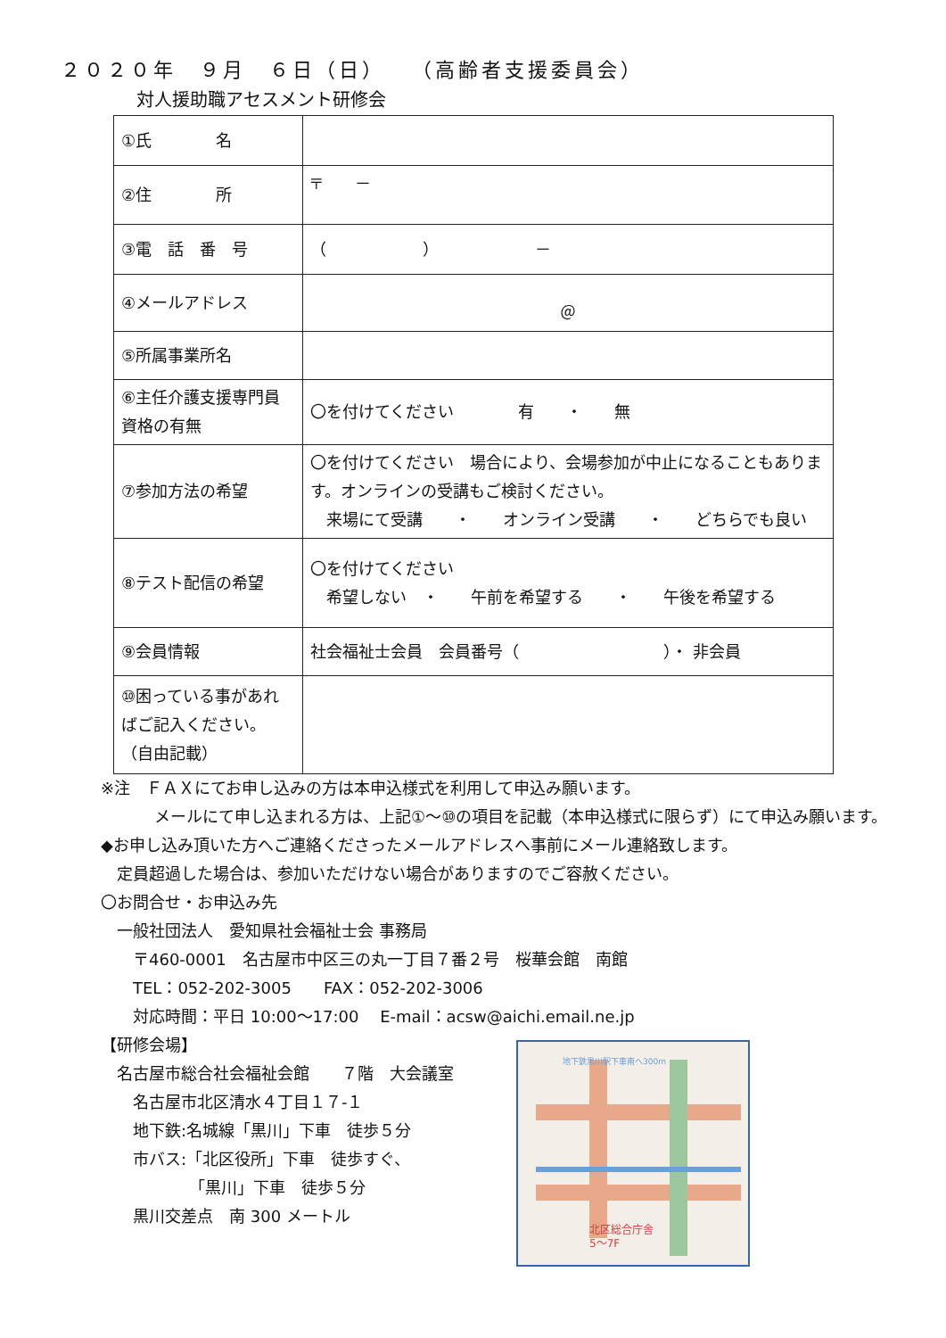２０２０年　９月　６日（日）　　（高齢者支援委員会）
対人援助職アセスメント研修会
| ①氏 名 | |
| ②住 所 | 〒 － |
| ③電 話 番 号 | （ ） － |
| ④メールアドレス | ＠ |
| ⑤所属事業所名 | |
| ⑥主任介護支援専門員資格の有無 | 〇を付けてください 有 ・ 無 |
| ⑦参加方法の希望 | 〇を付けてください 場合により、会場参加が中止になることもあります。オンラインの受講もご検討ください。 来場にて受講 ・ オンライン受講 ・ どちらでも良い |
| ⑧テスト配信の希望 | 〇を付けてください 希望しない ・ 午前を希望する ・ 午後を希望する |
| ⑨会員情報 | 社会福祉士会員 会員番号（ ）・ 非会員 |
| ⑩困っている事があればご記入ください。 （自由記載） | |
※注　ＦＡＸにてお申し込みの方は本申込様式を利用して申込み願います。
メールにて申し込まれる方は、上記①～⑩の項目を記載（本申込様式に限らず）にて申込み願います。
◆お申し込み頂いた方へご連絡くださったメールアドレスへ事前にメール連絡致します。
　定員超過した場合は、参加いただけない場合がありますのでご容赦ください。
〇お問合せ・お申込み先
　一般社団法人　愛知県社会福祉士会 事務局
　　〒460-0001　名古屋市中区三の丸一丁目７番２号　桜華会館　南館
　　TEL：052-202-3005　　FAX：052-202-3006
　　対応時間：平日 10:00～17:00　 E-mail：acsw@aichi.email.ne.jp
【研修会場】
　名古屋市総合社会福祉会館　　７階　大会議室
　　名古屋市北区清水４丁目１７-１
　　地下鉄:名城線「黒川」下車　徒歩５分
　　市バス:「北区役所」下車　徒歩すぐ、
　　　　　　「黒川」下車　徒歩５分
　　黒川交差点　南 300 メートル
地下鉄黒川駅下車南へ300m
北区総合庁舎
5～7F